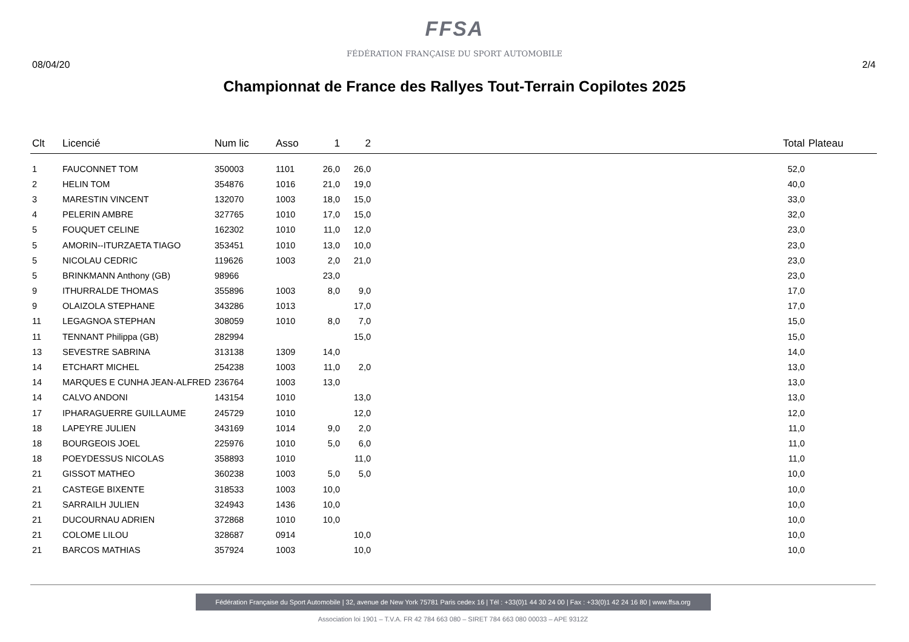FFSA
FÉDÉRATION FRANÇAISE DU SPORT AUTOMOBILE
08/04/20 2/4
Championnat de France des Rallyes Tout-Terrain Copilotes 2025
| Clt | Licencié | Num lic | Asso | 1 | 2 | | Total | Plateau |
| --- | --- | --- | --- | --- | --- | --- | --- | --- |
| 1 | FAUCONNET TOM | 350003 | 1101 | 26,0 | 26,0 | | 52,0 | |
| 2 | HELIN TOM | 354876 | 1016 | 21,0 | 19,0 | | 40,0 | |
| 3 | MARESTIN VINCENT | 132070 | 1003 | 18,0 | 15,0 | | 33,0 | |
| 4 | PELERIN AMBRE | 327765 | 1010 | 17,0 | 15,0 | | 32,0 | |
| 5 | FOUQUET CELINE | 162302 | 1010 | 11,0 | 12,0 | | 23,0 | |
| 5 | AMORIN--ITURZAETA TIAGO | 353451 | 1010 | 13,0 | 10,0 | | 23,0 | |
| 5 | NICOLAU CEDRIC | 119626 | 1003 | 2,0 | 21,0 | | 23,0 | |
| 5 | BRINKMANN Anthony (GB) | 98966 | | 23,0 | | | 23,0 | |
| 9 | ITHURRALDE THOMAS | 355896 | 1003 | 8,0 | 9,0 | | 17,0 | |
| 9 | OLAIZOLA STEPHANE | 343286 | 1013 | | 17,0 | | 17,0 | |
| 11 | LEGAGNOA STEPHAN | 308059 | 1010 | 8,0 | 7,0 | | 15,0 | |
| 11 | TENNANT Philippa (GB) | 282994 | | | 15,0 | | 15,0 | |
| 13 | SEVESTRE SABRINA | 313138 | 1309 | 14,0 | | | 14,0 | |
| 14 | ETCHART MICHEL | 254238 | 1003 | 11,0 | 2,0 | | 13,0 | |
| 14 | MARQUES E CUNHA JEAN-ALFRED | 236764 | 1003 | 13,0 | | | 13,0 | |
| 14 | CALVO ANDONI | 143154 | 1010 | | 13,0 | | 13,0 | |
| 17 | IPHARAGUERRE GUILLAUME | 245729 | 1010 | | 12,0 | | 12,0 | |
| 18 | LAPEYRE JULIEN | 343169 | 1014 | 9,0 | 2,0 | | 11,0 | |
| 18 | BOURGEOIS JOEL | 225976 | 1010 | 5,0 | 6,0 | | 11,0 | |
| 18 | POEYDESSUS NICOLAS | 358893 | 1010 | | 11,0 | | 11,0 | |
| 21 | GISSOT MATHEO | 360238 | 1003 | 5,0 | 5,0 | | 10,0 | |
| 21 | CASTEGE BIXENTE | 318533 | 1003 | 10,0 | | | 10,0 | |
| 21 | SARRAILH JULIEN | 324943 | 1436 | 10,0 | | | 10,0 | |
| 21 | DUCOURNAU ADRIEN | 372868 | 1010 | 10,0 | | | 10,0 | |
| 21 | COLOME LILOU | 328687 | 0914 | | 10,0 | | 10,0 | |
| 21 | BARCOS MATHIAS | 357924 | 1003 | | 10,0 | | 10,0 | |
Fédération Française du Sport Automobile | 32, avenue de New York 75781 Paris cedex 16 | Tél : +33(0)1 44 30 24 00 | Fax : +33(0)1 42 24 16 80 | www.ffsa.org
Association loi 1901 – T.V.A. FR 42 784 663 080 – SIRET 784 663 080 00033 – APE 9312Z